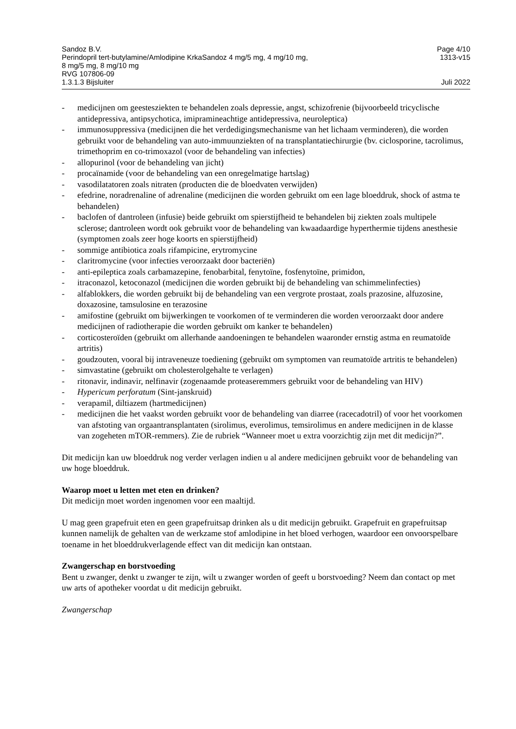Sandoz B.V. Page 4/10
Perindopril tert-butylamine/Amlodipine KrkaSandoz 4 mg/5 mg, 4 mg/10 mg,
8 mg/5 mg, 8 mg/10 mg
RVG 107806-09 1313-v15
1.3.1.3 Bijsluiter Juli 2022
- medicijnen om geestesziekten te behandelen zoals depressie, angst, schizofrenie (bijvoorbeeld tricyclische antidepressiva, antipsychotica, imipramineachtige antidepressiva, neuroleptica)
- immunosuppressiva (medicijnen die het verdedigingsmechanisme van het lichaam verminderen), die worden gebruikt voor de behandeling van auto-immuunziekten of na transplantatiechirurgie (bv. ciclosporine, tacrolimus, trimethoprim en co-trimoxazol (voor de behandeling van infecties)
- allopurinol (voor de behandeling van jicht)
- procaïnamide (voor de behandeling van een onregelmatige hartslag)
- vasodilatatoren zoals nitraten (producten die de bloedvaten verwijden)
- efedrine, noradrenaline of adrenaline (medicijnen die worden gebruikt om een lage bloeddruk, shock of astma te behandelen)
- baclofen of dantroleen (infusie) beide gebruikt om spierstijfheid te behandelen bij ziekten zoals multipele sclerose; dantroleen wordt ook gebruikt voor de behandeling van kwaadaardige hyperthermie tijdens anesthesie (symptomen zoals zeer hoge koorts en spierstijfheid)
- sommige antibiotica zoals rifampicine, erytromycine
- claritromycine (voor infecties veroorzaakt door bacteriën)
- anti-epileptica zoals carbamazepine, fenobarbital, fenytoïne, fosfenytoïne, primidon,
- itraconazol, ketoconazol (medicijnen die worden gebruikt bij de behandeling van schimmelinfecties)
- alfablokkers, die worden gebruikt bij de behandeling van een vergrote prostaat, zoals prazosine, alfuzosine, doxazosine, tamsulosine en terazosine
- amifostine (gebruikt om bijwerkingen te voorkomen of te verminderen die worden veroorzaakt door andere medicijnen of radiotherapie die worden gebruikt om kanker te behandelen)
- corticosteroïden (gebruikt om allerhande aandoeningen te behandelen waaronder ernstig astma en reumatoïde artritis)
- goudzouten, vooral bij intraveneuze toediening (gebruikt om symptomen van reumatoïde artritis te behandelen)
- simvastatine (gebruikt om cholesterolgehalte te verlagen)
- ritonavir, indinavir, nelfinavir (zogenaamde proteaseremmers gebruikt voor de behandeling van HIV)
- Hypericum perforatum (Sint-janskruid)
- verapamil, diltiazem (hartmedicijnen)
- medicijnen die het vaakst worden gebruikt voor de behandeling van diarree (racecadotril) of voor het voorkomen van afstoting van orgaantransplantaten (sirolimus, everolimus, temsirolimus en andere medicijnen in de klasse van zogeheten mTOR-remmers). Zie de rubriek “Wanneer moet u extra voorzichtig zijn met dit medicijn?”.
Dit medicijn kan uw bloeddruk nog verder verlagen indien u al andere medicijnen gebruikt voor de behandeling van uw hoge bloeddruk.
Waarop moet u letten met eten en drinken?
Dit medicijn moet worden ingenomen voor een maaltijd.
U mag geen grapefruit eten en geen grapefruitsap drinken als u dit medicijn gebruikt. Grapefruit en grapefruitsap kunnen namelijk de gehalten van de werkzame stof amlodipine in het bloed verhogen, waardoor een onvoorspelbare toename in het bloeddrukverlagende effect van dit medicijn kan ontstaan.
Zwangerschap en borstvoeding
Bent u zwanger, denkt u zwanger te zijn, wilt u zwanger worden of geeft u borstvoeding? Neem dan contact op met uw arts of apotheker voordat u dit medicijn gebruikt.
Zwangerschap